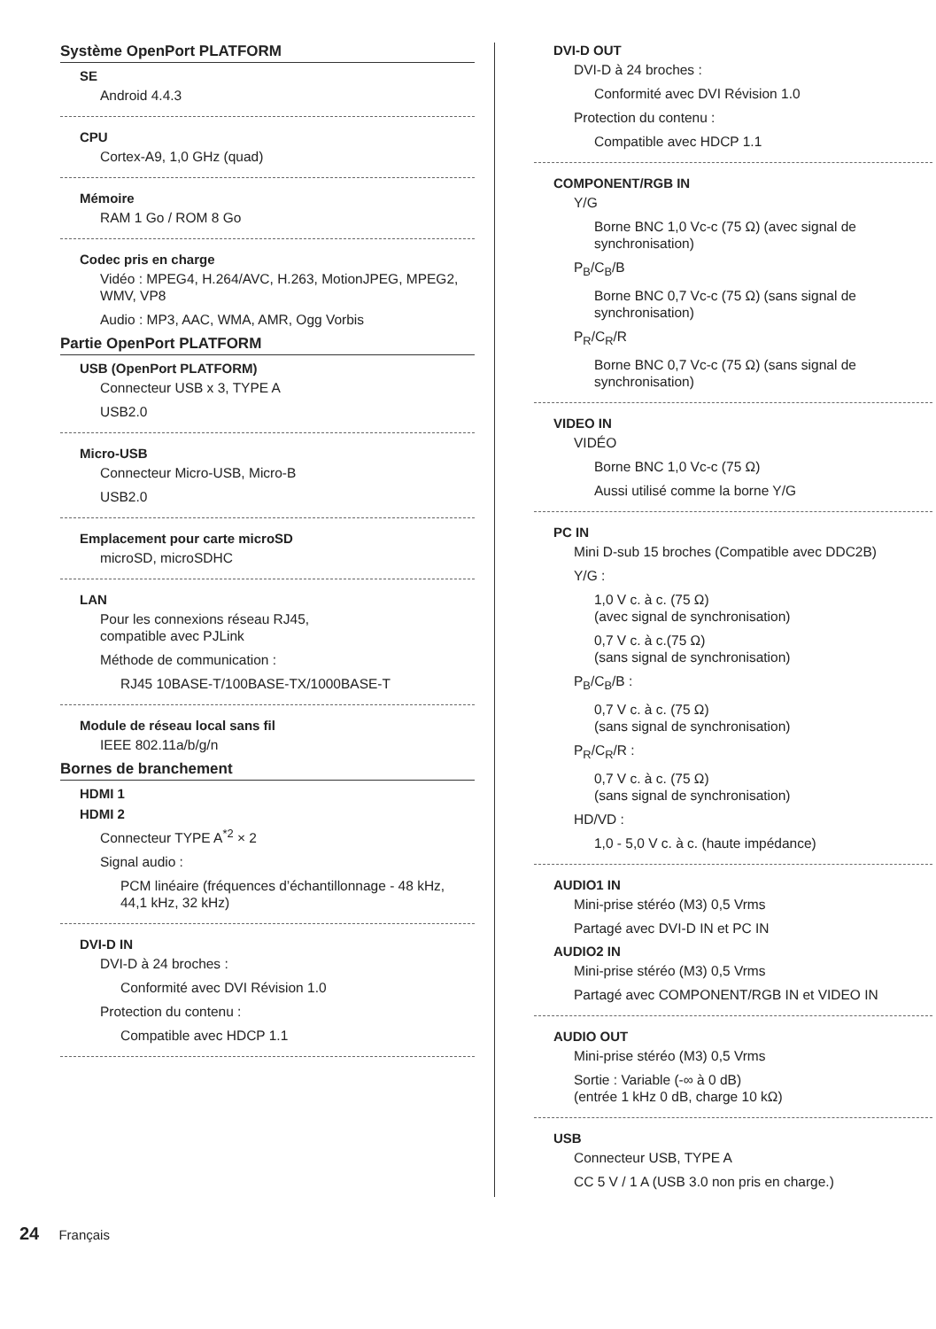Système OpenPort PLATFORM
SE
Android 4.4.3
CPU
Cortex-A9, 1,0 GHz (quad)
Mémoire
RAM 1 Go / ROM 8 Go
Codec pris en charge
Vidéo : MPEG4, H.264/AVC, H.263, MotionJPEG, MPEG2, WMV, VP8
Audio : MP3, AAC, WMA, AMR, Ogg Vorbis
Partie OpenPort PLATFORM
USB (OpenPort PLATFORM)
Connecteur USB x 3, TYPE A
USB2.0
Micro-USB
Connecteur Micro-USB, Micro-B
USB2.0
Emplacement pour carte microSD
microSD, microSDHC
LAN
Pour les connexions réseau RJ45,
compatible avec PJLink
Méthode de communication :
RJ45 10BASE-T/100BASE-TX/1000BASE-T
Module de réseau local sans fil
IEEE 802.11a/b/g/n
Bornes de branchement
HDMI 1
HDMI 2
Connecteur TYPE A<sup>*2</sup> × 2
Signal audio :
PCM linéaire (fréquences d’échantillonnage - 48 kHz, 44,1 kHz, 32 kHz)
DVI-D IN
DVI-D à 24 broches :
Conformité avec DVI Révision 1.0
Protection du contenu :
Compatible avec HDCP 1.1
DVI-D OUT
DVI-D à 24 broches :
Conformité avec DVI Révision 1.0
Protection du contenu :
Compatible avec HDCP 1.1
COMPONENT/RGB IN
Y/G
Borne BNC 1,0 Vc-c (75 Ω) (avec signal de synchronisation)
P<sub>B</sub>/C<sub>B</sub>/B
Borne BNC 0,7 Vc-c (75 Ω) (sans signal de synchronisation)
P<sub>R</sub>/C<sub>R</sub>/R
Borne BNC 0,7 Vc-c (75 Ω) (sans signal de synchronisation)
VIDEO IN
VIDÉO
Borne BNC 1,0 Vc-c (75 Ω)
Aussi utilisé comme la borne Y/G
PC IN
Mini D-sub 15 broches (Compatible avec DDC2B)
Y/G :
1,0 V c. à c. (75 Ω)
(avec signal de synchronisation)
0,7 V c. à c.(75 Ω)
(sans signal de synchronisation)
P<sub>B</sub>/C<sub>B</sub>/B :
0,7 V c. à c. (75 Ω)
(sans signal de synchronisation)
P<sub>R</sub>/C<sub>R</sub>/R :
0,7 V c. à c. (75 Ω)
(sans signal de synchronisation)
HD/VD :
1,0 - 5,0 V c. à c. (haute impédance)
AUDIO1 IN
Mini-prise stéréo (M3) 0,5 Vrms
Partagé avec DVI-D IN et PC IN
AUDIO2 IN
Mini-prise stéréo (M3) 0,5 Vrms
Partagé avec COMPONENT/RGB IN et VIDEO IN
AUDIO OUT
Mini-prise stéréo (M3) 0,5 Vrms
Sortie : Variable (-∞ à 0 dB)
(entrée 1 kHz 0 dB, charge 10 kΩ)
USB
Connecteur USB, TYPE A
CC 5 V / 1 A (USB 3.0 non pris en charge.)
24 Français